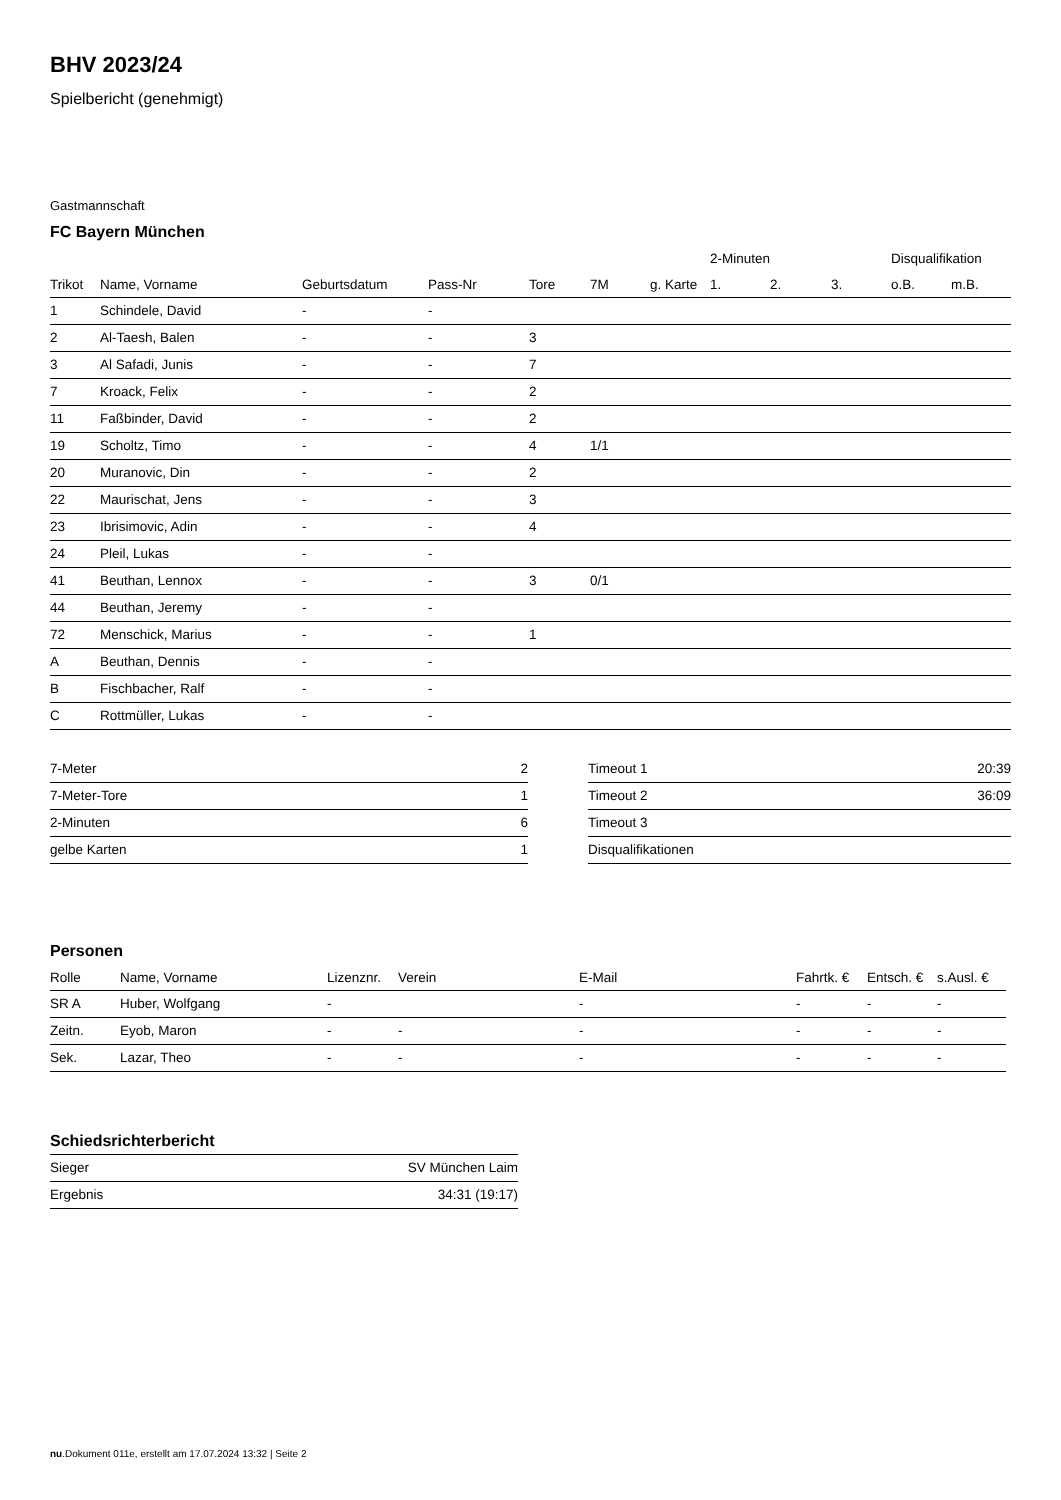BHV 2023/24
Spielbericht (genehmigt)
Gastmannschaft
FC Bayern München
| | | | | | | | 2-Minuten | | | Disqualifikation | |
| --- | --- | --- | --- | --- | --- | --- | --- | --- | --- | --- | --- |
| Trikot | Name, Vorname | Geburtsdatum | Pass-Nr | Tore | 7M | g. Karte | 1. | 2. | 3. | o.B. | m.B. |
| 1 | Schindele, David | - | - | | | | | | | | |
| 2 | Al-Taesh, Balen | - | - | 3 | | | | | | | |
| 3 | Al Safadi, Junis | - | - | 7 | | | | | | | |
| 7 | Kroack, Felix | - | - | 2 | | | | | | | |
| 11 | Faßbinder, David | - | - | 2 | | | | | | | |
| 19 | Scholtz, Timo | - | - | 4 | 1/1 | | | | | | |
| 20 | Muranovic, Din | - | - | 2 | | | | | | | |
| 22 | Maurischat, Jens | - | - | 3 | | | | | | | |
| 23 | Ibrisimovic, Adin | - | - | 4 | | | | | | | |
| 24 | Pleil, Lukas | - | - | | | | | | | | |
| 41 | Beuthan, Lennox | - | - | 3 | 0/1 | | | | | | |
| 44 | Beuthan, Jeremy | - | - | | | | | | | | |
| 72 | Menschick, Marius | - | - | 1 | | | | | | | |
| A | Beuthan, Dennis | - | - | | | | | | | | |
| B | Fischbacher, Ralf | - | - | | | | | | | | |
| C | Rottmüller, Lukas | - | - | | | | | | | | |
| 7-Meter | 2 |
| 7-Meter-Tore | 1 |
| 2-Minuten | 6 |
| gelbe Karten | 1 |
| Timeout 1 | 20:39 |
| Timeout 2 | 36:09 |
| Timeout 3 | |
| Disqualifikationen | |
Personen
| Rolle | Name, Vorname | Lizenznr. | Verein | E-Mail | Fahrtk. € | Entsch. € | s.Ausl. € |
| --- | --- | --- | --- | --- | --- | --- | --- |
| SR A | Huber, Wolfgang | - | | - | - | - | - |
| Zeitn. | Eyob, Maron | - | - | - | - | - | - |
| Sek. | Lazar, Theo | - | - | - | - | - | - |
Schiedsrichterbericht
| Sieger | SV München Laim |
| Ergebnis | 34:31 (19:17) |
nu.Dokument 011e, erstellt am 17.07.2024 13:32 | Seite 2